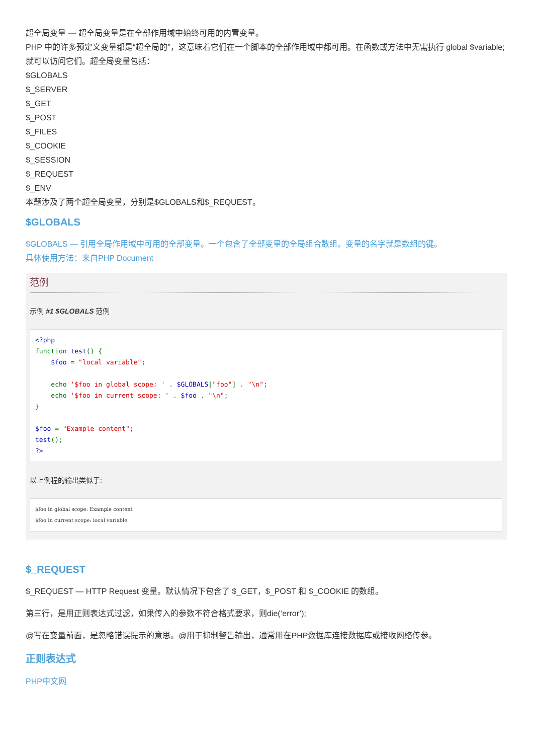超全局变量 — 超全局变量是在全部作用域中始终可用的内置变量。
PHP 中的许多预定义变量都是“超全局的”，这意味着它们在一个脚本的全部作用域中都可用。在函数或方法中无需执行 global $variable; 就可以访问它们。超全局变量包括：
$GLOBALS
$_SERVER
$_GET
$_POST
$_FILES
$_COOKIE
$_SESSION
$_REQUEST
$_ENV
本题涉及了两个超全局变量，分别是$GLOBALS和$_REQUEST。
$GLOBALS
$GLOBALS — 引用全局作用域中可用的全部变量。一个包含了全部变量的全局组合数组。变量的名字就是数组的键。
具体使用方法：来自PHP Document
范例
示例 #1 $GLOBALS 范例
<?php function test() { $foo = "local variable"; echo '$foo in global scope: ' . $GLOBALS["foo"] . "\n"; echo '$foo in current scope: ' . $foo . "\n"; } $foo = "Example content"; test(); ?>
以上例程的输出类似于:
$foo in global scope: Example content $foo in current scope: local variable
$_REQUEST
$_REQUEST — HTTP Request 变量。默认情况下包含了 $_GET，$_POST 和 $_COOKIE 的数组。
第三行，是用正则表达式过滤，如果传入的参数不符合格式要求，则die(‘error’);
@写在变量前面，是忽略错误提示的意思。@用于抑制警告输出，通常用在PHP数据库连接数据库或接收网络传参。
正则表达式
PHP中文网